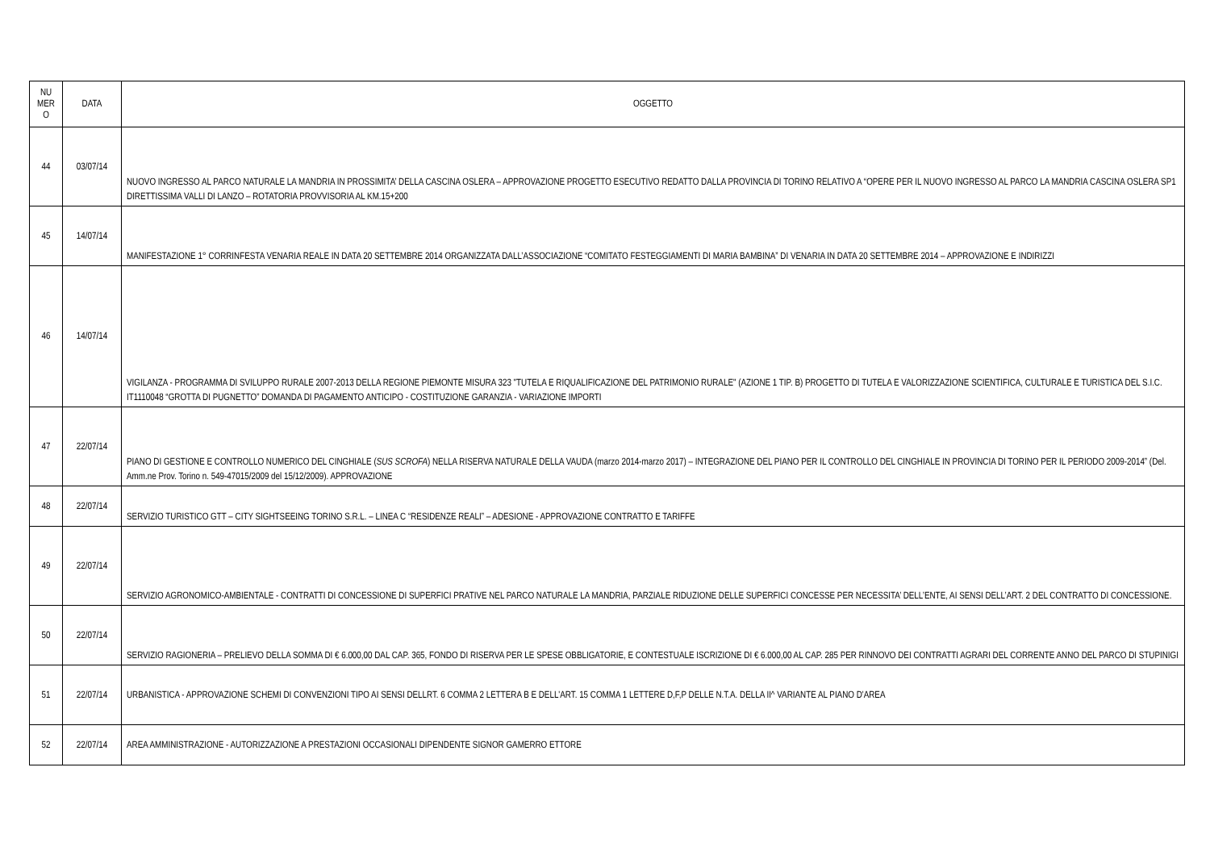| NU MER O | DATA | OGGETTO |
| --- | --- | --- |
| 44 | 03/07/14 | NUOVO INGRESSO AL PARCO NATURALE LA MANDRIA IN PROSSIMITA’ DELLA CASCINA OSLERA – APPROVAZIONE PROGETTO ESECUTIVO REDATTO DALLA PROVINCIA DI TORINO RELATIVO A “OPERE PER IL NUOVO INGRESSO AL PARCO LA MANDRIA CASCINA OSLERA SP1 DIRETTISSIMA VALLI DI LANZO – ROTATORIA PROVVISORIA AL KM.15+200 |
| 45 | 14/07/14 | MANIFESTAZIONE 1° CORRINFESTA VENARIA REALE IN DATA 20 SETTEMBRE 2014 ORGANIZZATA DALL’ASSOCIAZIONE “COMITATO FESTEGGIAMENTI DI MARIA BAMBINA” DI VENARIA IN DATA 20 SETTEMBRE 2014 – APPROVAZIONE E INDIRIZZI |
| 46 | 14/07/14 | VIGILANZA - PROGRAMMA DI SVILUPPO RURALE 2007-2013 DELLA REGIONE PIEMONTE MISURA 323 "TUTELA E RIQUALIFICAZIONE DEL PATRIMONIO RURALE" (AZIONE 1 TIP. B) PROGETTO DI TUTELA E VALORIZZAZIONE SCIENTIFICA, CULTURALE E TURISTICA DEL S.I.C. IT1110048 “GROTTA DI PUGNETTO” DOMANDA DI PAGAMENTO ANTICIPO - COSTITUZIONE GARANZIA - VARIAZIONE IMPORTI |
| 47 | 22/07/14 | PIANO DI GESTIONE E CONTROLLO NUMERICO DEL CINGHIALE ( SUS SCROFA ) NELLA RISERVA NATURALE DELLA VAUDA (marzo 2014-marzo 2017) – INTEGRAZIONE DEL PIANO PER IL CONTROLLO DEL CINGHIALE IN PROVINCIA DI TORINO PER IL PERIODO 2009-2014” (Del. Amm.ne Prov. Torino n. 549-47015/2009 del 15/12/2009). APPROVAZIONE |
| 48 | 22/07/14 | SERVIZIO TURISTICO GTT – CITY SIGHTSEEING TORINO S.R.L. – LINEA C “RESIDENZE REALI” – ADESIONE - APPROVAZIONE CONTRATTO E TARIFFE |
| 49 | 22/07/14 | SERVIZIO AGRONOMICO-AMBIENTALE - CONTRATTI DI CONCESSIONE DI SUPERFICI PRATIVE NEL PARCO NATURALE LA MANDRIA, PARZIALE RIDUZIONE DELLE SUPERFICI CONCESSE PER NECESSITA’ DELL’ENTE, AI SENSI DELL’ART. 2 DEL CONTRATTO DI CONCESSIONE. |
| 50 | 22/07/14 | SERVIZIO RAGIONERIA – PRELIEVO DELLA SOMMA DI € 6.000,00 DAL CAP. 365, FONDO DI RISERVA PER LE SPESE OBBLIGATORIE, E CONTESTUALE ISCRIZIONE DI € 6.000,00 AL CAP. 285 PER RINNOVO DEI CONTRATTI AGRARI DEL CORRENTE ANNO DEL PARCO DI STUPINIGI |
| 51 | 22/07/14 | URBANISTICA - APPROVAZIONE SCHEMI DI CONVENZIONI TIPO AI SENSI DELLRT. 6 COMMA 2 LETTERA B E DELL'ART. 15 COMMA 1 LETTERE D,F,P DELLE N.T.A. DELLA II^ VARIANTE AL PIANO D'AREA |
| 52 | 22/07/14 | AREA AMMINISTRAZIONE - AUTORIZZAZIONE A PRESTAZIONI OCCASIONALI DIPENDENTE SIGNOR GAMERRO ETTORE |